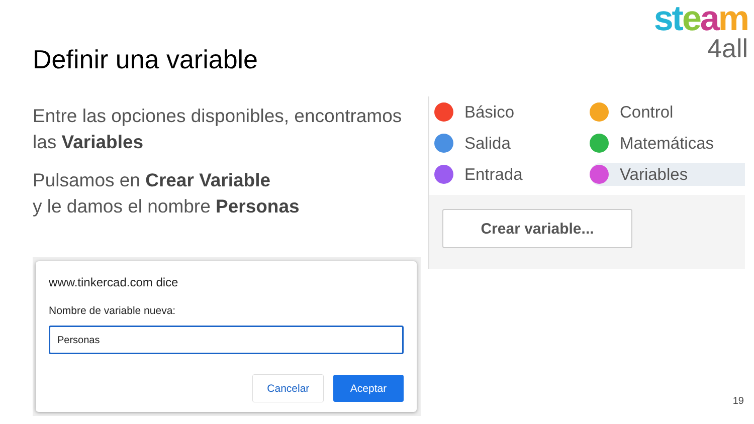st eam
4all
Definir una variable
Entre las opciones disponibles, encontramos las Variables
Pulsamos en Crear Variable
y le damos el nombre Personas
Básico
Control
Salida
Matemáticas
Entrada
Variables
Crear variable...
www.tinkercad.com dice
Nombre de variable nueva:
Personas
Cancelar Aceptar
19